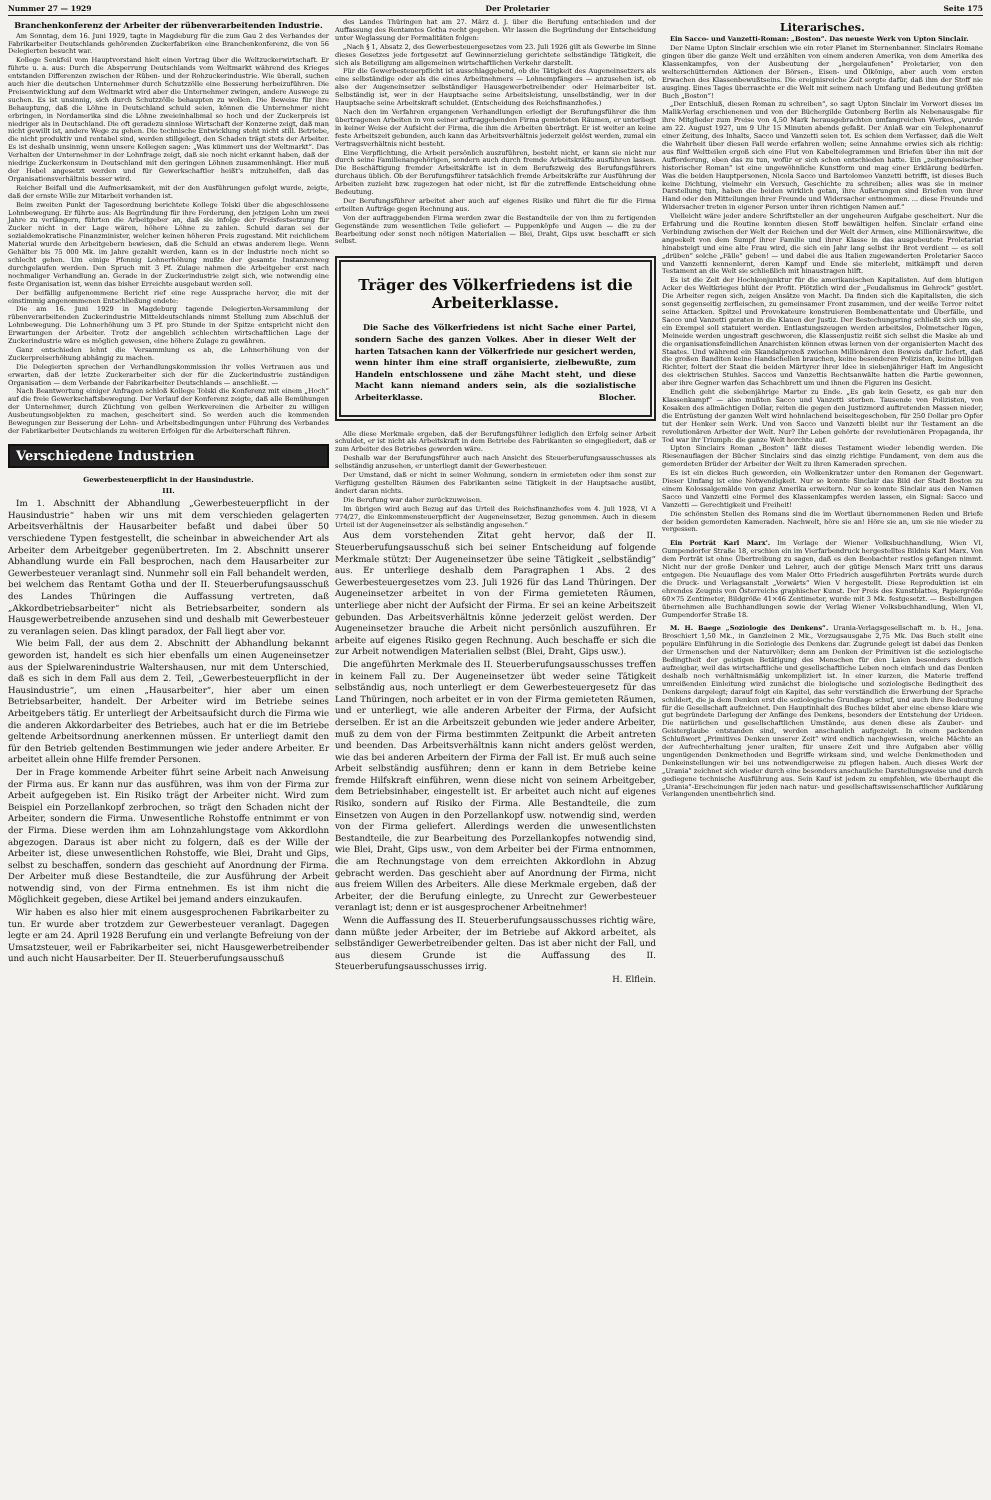Nummer 27 — 1929 Der Proletarier Seite 175
Branchenkonferenz der Arbeiter der rübenverarbeitenden Industrie.
Am Sonntag, dem 16. Juni 1929, tagte in Magdeburg für die zum Gau 2 des Verbandes der Fabrikarbeiter Deutschlands gehörenden Zuckerfabriken eine Branchenkonferenz, die von 56 Delegierten besucht war.
Kollege Senkfeil vom Hauptvorstand hielt einen Vortrag über die Weltzuckerwirtschaft. Er führte u. a. aus: Durch die Absperrung Deutschlands vom Weltmarkt während des Krieges entstanden Differenzen zwischen der Rüben- und der Rohzuckerindustrie. Wie überall, suchen auch hier die deutschen Unternehmer durch Schutzzölle eine Besserung herbeizuführen. Die Preisentwicklung auf dem Weltmarkt wird aber die Unternehmer zwingen, andere Auswege zu suchen. Es ist unsinnig, sich durch Schutzzölle behaupten zu wollen. Die Beweise für ihre Behauptung, daß die Löhne in Deutschland schuld seien, können die Unternehmer nicht erbringen, in Nordamerika sind die Löhne zweieinhalbmal so hoch und der Zuckerpreis ist niedriger als in Deutschland. Die oft geradezu sinnlose Wirtschaft der Konzerne zeigt, daß man nicht gewillt ist, andere Wege zu gehen. Die technische Entwicklung steht nicht still. Betriebe, die nicht produktiv und rentabel sind, werden stillgelegt, den Schaden trägt stets der Arbeiter. Es ist deshalb unsinnig, wenn unsere Kollegen sagen: „Was kümmert uns der Weltmarkt“. Das Verhalten der Unternehmer in der Lohnfrage zeigt, daß sie noch nicht erkannt haben, daß der niedrige Zuckerkonsum in Deutschland mit den geringen Löhnen zusammenhängt. Hier muß der Hebel angesetzt werden und für Gewerkschaftler heißt's mitzuhelfen, daß das Organisationsverhältnis besser wird.
Reicher Beifall und die Aufmerksamkeit, mit der den Ausführungen gefolgt wurde, zeigte, daß der ernste Wille zur Mitarbeit vorhanden ist.
Beim zweiten Punkt der Tagesordnung berichtete Kollege Tolski über die abgeschlossene Lohnbewegung. Er führte aus: Als Begründung für ihre Forderung, den jetzigen Lohn um zwei Jahre zu verlängern, führten die Arbeitgeber an, daß sie infolge der Preisfestsetzung für Zucker nicht in der Lage wären, höhere Löhne zu zahlen. Schuld daran sei der sozialdemokratische Finanzminister, welcher keinen höheren Preis zugestand. Mit reichlichem Material wurde den Arbeitgebern bewiesen, daß die Schuld an etwas anderem liege. Wenn Gehälter bis 75 000 Mk. im Jahre gezahlt werden, kann es in der Industrie noch nicht so schlecht gehen. Um einige Pfennig Lohnerhöhung mußte der gesamte Instanzenweg durchgelaufen werden. Den Spruch mit 3 Pf. Zulage nahmen die Arbeitgeber erst nach nochmaliger Verhandlung an. Gerade in der Zuckerindustrie zeigt sich, wie notwendig eine feste Organisation ist, wenn das bisher Erreichte ausgebaut werden soll.
Der beifällig aufgenommene Bericht rief eine rege Aussprache hervor, die mit der einstimmig angenommenen Entschließung endete:
Die am 16. Juni 1929 in Magdeburg tagende Delegierten-Versammlung der rübenverarbeitenden Zuckerindustrie Mitteldeutschlands nimmt Stellung zum Abschluß der Lohnbewegung. Die Lohnerhöhung um 3 Pf. pro Stunde in der Spitze entspricht nicht den Erwartungen der Arbeiter. Trotz der angeblich schlechten wirtschaftlichen Lage der Zuckerindustrie wäre es möglich gewesen, eine höhere Zulage zu gewähren.
Ganz entschieden lehnt die Versammlung es ab, die Lohnerhöhung von der Zuckerpreiserhöhung abhängig zu machen.
Die Delegierten sprechen der Verhandlungskommission ihr volles Vertrauen aus und erwarten, daß der letzte Zuckerarbeiter sich der für die Zuckerindustrie zuständigen Organisation — dem Verbande der Fabrikarbeiter Deutschlands — anschließt. —
Nach Beantwortung einiger Anfragen schloß Kollege Tolski die Konferenz mit einem „Hoch“ auf die freie Gewerkschaftsbewegung. Der Verlauf der Konferenz zeigte, daß alle Bemühungen der Unternehmer, durch Züchtung von gelben Werkvereinen die Arbeiter zu willigen Ausbeutungsobjekten zu machen, gescheitert sind. So werden auch die kommenden Bewegungen zur Besserung der Lohn- und Arbeitsbedingungen unter Führung des Verbandes der Fabrikarbeiter Deutschlands zu weiteren Erfolgen für die Arbeiterschaft führen.
Verschiedene Industrien
Gewerbesteuerpflicht in der Hausindustrie.
III.
Im 1. Abschnitt der Abhandlung „Gewerbesteuerpflicht in der Hausindustrie“ haben wir uns mit dem verschieden gelagerten Arbeitsverhältnis der Hausarbeiter befaßt und dabei über 50 verschiedene Typen festgestellt, die scheinbar in abweichender Art als Arbeiter dem Arbeitgeber gegenübertreten. Im 2. Abschnitt unserer Abhandlung wurde ein Fall besprochen, nach dem Hausarbeiter zur Gewerbesteuer veranlagt sind. Nunmehr soll ein Fall behandelt werden, bei welchem das Rentamt Gotha und der II. Steuerberufungsausschuß des Landes Thüringen die Auffassung vertreten, daß „Akkordbetriebsarbeiter“ nicht als Betriebsarbeiter, sondern als Hausgewerbetreibende anzusehen sind und deshalb mit Gewerbesteuer zu veranlagen seien. Das klingt paradox, der Fall liegt aber vor.
Wie beim Fall, der aus dem 2. Abschnitt der Abhandlung bekannt geworden ist, handelt es sich hier ebenfalls um einen Augeneinsetzer aus der Spielwarenindustrie Waltershausen, nur mit dem Unterschied, daß es sich in dem Fall aus dem 2. Teil, „Gewerbesteuerpflicht in der Hausindustrie“, um einen „Hausarbeiter“, hier aber um einen Betriebsarbeiter, handelt. Der Arbeiter wird im Betriebe seines Arbeitgebers tätig. Er unterliegt der Arbeitsaufsicht durch die Firma wie die anderen Akkordarbeiter des Betriebes, auch hat er die im Betriebe geltende Arbeitsordnung anerkennen müssen. Er unterliegt damit den für den Betrieb geltenden Bestimmungen wie jeder andere Arbeiter. Er arbeitet allein ohne Hilfe fremder Personen.
Der in Frage kommende Arbeiter führt seine Arbeit nach Anweisung der Firma aus. Er kann nur das ausführen, was ihm von der Firma zur Arbeit aufgegeben ist. Ein Risiko trägt der Arbeiter nicht. Wird zum Beispiel ein Porzellankopf zerbrochen, so trägt den Schaden nicht der Arbeiter, sondern die Firma. Unwesentliche Rohstoffe entnimmt er von der Firma. Diese werden ihm am Lohnzahlungstage vom Akkordlohn abgezogen. Daraus ist aber nicht zu folgern, daß es der Wille der Arbeiter ist, diese unwesentlichen Rohstoffe, wie Blei, Draht und Gips, selbst zu beschaffen, sondern das geschieht auf Anordnung der Firma. Der Arbeiter muß diese Bestandteile, die zur Ausführung der Arbeit notwendig sind, von der Firma entnehmen. Es ist ihm nicht die Möglichkeit gegeben, diese Artikel bei jemand anders einzukaufen.
Wir haben es also hier mit einem ausgesprochenen Fabrikarbeiter zu tun. Er wurde aber trotzdem zur Gewerbesteuer veranlagt. Dagegen legte er am 24. April 1928 Berufung ein und verlangte Befreiung von der Umsatzsteuer, weil er Fabrikarbeiter sei, nicht Hausgewerbetreibender und auch nicht Hausarbeiter. Der II. Steuerberufungsausschuß
des Landes Thüringen hat am 27. März d. J. über die Berufung entschieden und der Auffassung des Rentamtes Gotha recht gegeben. Wir lassen die Begründung der Entscheidung unter Weglassung der Formalitäten folgen:
„Nach § 1, Absatz 2, des Gewerbesteuergesetzes vom 23. Juli 1926 gilt als Gewerbe im Sinne dieses Gesetzes jede fortgesetzt auf Gewinnerzielung gerichtete selbständige Tätigkeit, die sich als Beteiligung am allgemeinen wirtschaftlichen Verkehr darstellt.
Für die Gewerbesteuerpflicht ist ausschlaggebend, ob die Tätigkeit des Augeneinsetzers als eine selbständige oder als die eines Arbeitnehmers — Lohnempfängers — anzusehen ist, ob also der Augeneinsetzer selbständiger Hausgewerbetreibender oder Heimarbeiter ist. Selbständig ist, wer in der Hauptsache seine Arbeitsleistung, unselbständig, wer in der Hauptsache seine Arbeitskraft schuldet. (Entscheidung des Reichsfinanzhofes.)
Nach den im Verfahren ergangenen Verhandlungen erledigt der Berufungsführer die ihm übertragenen Arbeiten in von seiner auftraggebenden Firma gemieteten Räumen, er unterliegt in keiner Weise der Aufsicht der Firma, die ihm die Arbeiten überträgt. Er ist weiter an keine feste Arbeitszeit gebunden, auch kann das Arbeitsverhältnis jederzeit gelöst werden, zumal ein Vertragsverhältnis nicht besteht.
Eine Verpflichtung, die Arbeit persönlich auszuführen, besteht nicht, er kann sie nicht nur durch seine Familienangehörigen, sondern auch durch fremde Arbeitskräfte ausführen lassen. Die Beschäftigung fremder Arbeitskräfte ist in dem Berufszweig des Berufungsführers durchaus üblich. Ob der Berufungsführer tatsächlich fremde Arbeitskräfte zur Ausführung der Arbeiten zuzieht bzw. zugezogen hat oder nicht, ist für die zutreffende Entscheidung ohne Bedeutung.
Der Berufungsführer arbeitet aber auch auf eigenes Risiko und führt die für die Firma erteilten Aufträge gegen Rechnung aus.
Von der auftraggebenden Firma werden zwar die Bestandteile der von ihm zu fertigenden Gegenstände zum wesentlichen Teile geliefert — Puppenköpfe und Augen — die zu der Bearbeitung oder sonst noch nötigen Materialien — Blei, Draht, Gips usw. beschafft er sich selbst.
Träger des Völkerfriedens ist die Arbeiterklasse.
Die Sache des Völkerfriedens ist nicht Sache einer Partei, sondern Sache des ganzen Volkes. Aber in dieser Welt der harten Tatsachen kann der Völkerfriede nur gesichert werden, wenn hinter ihm eine straff organisierte, zielbewußte, zum Handeln entschlossene und zähe Macht steht, und diese Macht kann niemand anders sein, als die sozialistische Arbeiterklasse. Blocher.
Alle diese Merkmale ergeben, daß der Berufungsführer lediglich den Erfolg seiner Arbeit schuldet, er ist nicht als Arbeitskraft in dem Betriebe des Fabrikanten so eingegliedert, daß er zum Arbeiter des Betriebes geworden wäre.
Deshalb war der Berufungsführer auch nach Ansicht des Steuerberufungsausschusses als selbständig anzusehen, er unterliegt damit der Gewerbesteuer.
Der Umstand, daß er nicht in seiner Wohnung, sondern in ermieteten oder ihm sonst zur Verfügung gestellten Räumen des Fabrikanten seine Tätigkeit in der Hauptsache ausübt, ändert daran nichts.
Die Berufung war daher zurückzuweisen.
Im übrigen wird auch Bezug auf das Urteil des Reichsfinanzhofes vom 4. Juli 1928, VI A 774/27, die Einkommensteuerpflicht der Augeneinsetzer, Bezug genommen. Auch in diesem Urteil ist der Augeneinsetzer als selbständig angesehen.“
Aus dem vorstehenden Zitat geht hervor, daß der II. Steuerberufungsausschuß sich bei seiner Entscheidung auf folgende Merkmale stützt: Der Augeneinsetzer übe seine Tätigkeit „selbständig“ aus. Er unterliege deshalb dem Paragraphen 1 Abs. 2 des Gewerbesteuergesetzes vom 23. Juli 1926 für das Land Thüringen. Der Augeneinsetzer arbeitet in von der Firma gemieteten Räumen, unterliege aber nicht der Aufsicht der Firma. Er sei an keine Arbeitszeit gebunden. Das Arbeitsverhältnis könne jederzeit gelöst werden. Der Augeneinsetzer brauche die Arbeit nicht persönlich auszuführen. Er arbeite auf eigenes Risiko gegen Rechnung. Auch beschaffe er sich die zur Arbeit notwendigen Materialien selbst (Blei, Draht, Gips usw.).
Die angeführten Merkmale des II. Steuerberufungsausschusses treffen in keinem Fall zu. Der Augeneinsetzer übt weder seine Tätigkeit selbständig aus, noch unterliegt er dem Gewerbesteuergesetz für das Land Thüringen, noch arbeitet er in von der Firma gemieteten Räumen, und er unterliegt, wie alle anderen Arbeiter der Firma, der Aufsicht derselben. Er ist an die Arbeitszeit gebunden wie jeder andere Arbeiter, muß zu dem von der Firma bestimmten Zeitpunkt die Arbeit antreten und beenden. Das Arbeitsverhältnis kann nicht anders gelöst werden, wie das bei anderen Arbeitern der Firma der Fall ist. Er muß auch seine Arbeit selbständig ausführen; denn er kann in dem Betriebe keine fremde Hilfskraft einführen, wenn diese nicht von seinem Arbeitgeber, dem Betriebsinhaber, eingestellt ist. Er arbeitet auch nicht auf eigenes Risiko, sondern auf Risiko der Firma. Alle Bestandteile, die zum Einsetzen von Augen in den Porzellankopf usw. notwendig sind, werden von der Firma geliefert. Allerdings werden die unwesentlichsten Bestandteile, die zur Bearbeitung des Porzellankopfes notwendig sind, wie Blei, Draht, Gips usw., von dem Arbeiter bei der Firma entnommen, die am Rechnungstage von dem erreichten Akkordlohn in Abzug gebracht werden. Das geschieht aber auf Anordnung der Firma, nicht aus freiem Willen des Arbeiters. Alle diese Merkmale ergeben, daß der Arbeiter, der die Berufung einlegte, zu Unrecht zur Gewerbesteuer veranlagt ist; denn er ist ausgesprochener Arbeitnehmer!
Wenn die Auffassung des II. Steuerberufungsausschusses richtig wäre, dann müßte jeder Arbeiter, der im Betriebe auf Akkord arbeitet, als selbständiger Gewerbetreibender gelten. Das ist aber nicht der Fall, und aus diesem Grunde ist die Auffassung des II. Steuerberufungsausschusses irrig.
H. Elflein.
Literarisches.
Ein Sacco- und Vanzetti-Roman: „Boston“. Das neueste Werk von Upton Sinclair.
Der Name Upton Sinclair erschien wie ein roter Planet im Sternenbanner. Sinclairs Romane gingen über die ganze Welt und erzählten von einem anderen Amerika, von dem Amerika des Klassenkampfes, von der Ausbeutung der „hergelaufenen“ Proletarier, von den welterschütternden Aktionen der Börsen-, Eisen- und Ölkönige, aber auch vom ersten Erwachen des Klassenbewußtseins. Die ereignisreiche Zeit sorgte dafür, daß ihm der Stoff nie ausging. Eines Tages überraschte er die Welt mit seinem nach Umfang und Bedeutung größten Buch „Boston“!
„Der Entschluß, diesen Roman zu schreiben“, so sagt Upton Sinclair im Vorwort dieses im Malik-Verlag erschienenen und von der Büchergilde Gutenberg Berlin als Nebenausgabe für ihre Mitglieder zum Preise von 4,50 Mark herausgebrachten umfangreichen Werkes, „wurde am 22. August 1927, um 9 Uhr 15 Minuten abends gefaßt. Der Anlaß war ein Telephonanruf einer Zeitung, des Inhalts, Sacco und Vanzetti seien tot. Es schien dem Verfasser, daß die Welt die Wahrheit über diesen Fall werde erfahren wollen; seine Annahme erwies sich als richtig: aus fünf Weltteilen ergoß sich eine Flut von Kabeltelegrammen und Briefen über ihn mit der Aufforderung, eben das zu tun, wofür er sich schon entschieden hatte. Ein „zeitgenössischer historischer Roman“ ist eine ungewöhnliche Kunstform und mag einer Erklärung bedürfen. Was die beiden Hauptpersonen, Nicola Sacco und Bartolomeo Vanzetti betrifft, ist dieses Buch keine Dichtung, vielmehr ein Versuch, Geschichte zu schreiben; alles was sie in meiner Darstellung tun, haben die beiden wirklich getan, ihre Äußerungen sind Briefen von ihrer Hand oder den Mitteilungen ihrer Freunde und Widersacher entnommen. ... diese Freunde und Widersacher treten in eigener Person unter ihren richtigen Namen auf.“
Vielleicht wäre jeder andere Schriftsteller an der ungeheuren Aufgabe gescheitert. Nur die Erfahrung und die Routine konnten diesen Stoff bewältigen helfen. Sinclair erfand eine Verbindung zwischen der Welt der Reichen und der Welt der Armen, eine Millionärswitwe, die angeekelt von dem Sumpf ihrer Familie und ihrer Klasse in das ausgebeutete Proletariat hinabsteigt und eine alte Frau wird, die sich ein Jahr lang selbst ihr Brot verdient — es soll „drüben“ solche „Fälle“ geben! — und dabei die aus Italien zugewanderten Proletarier Sacco und Vanzetti kennenlernt, deren Kampf und Ende sie miterlebt, mitkämpft und deren Testament an die Welt sie schließlich mit hinaustragen hilft.
Es ist die Zeit der Hochkonjunktur für die amerikanischen Kapitalisten. Auf dem blutigen Acker des Weltkrieges blüht der Profit. Plötzlich wird der „Feudalismus im Gehrock“ gestört. Die Arbeiter regen sich, zeigen Ansätze von Macht. Da finden sich die Kapitalisten, die sich sonst gegenseitig zerfleischen, zu gemeinsamer Front zusammen, und der weiße Terror reitet seine Attacken. Spitzel und Provokateure konstruieren Bombenattentate und Überfälle, und Sacco und Vanzetti geraten in die Klauen der Justiz. Der Bestechungsring schließt sich um sie, ein Exempel soll statuiert werden. Entlastungszeugen werden arbeitslos, Dolmetscher lügen, Meineide werden ungestraft geschworen, die Klassenjustiz reißt sich selbst die Maske ab und die organisationsfeindlichen Anarchisten können etwas lernen von der organisierten Macht des Staates. Und während ein Skandalprozeß zwischen Millionären den Beweis dafür liefert, daß die großen Banditen keine Handschellen brauchen, keine besonderen Polizisten, keine billigen Richter, foltert der Staat die beiden Märtyrer ihrer Idee in siebenjähriger Haft im Angesicht des elektrischen Stuhles. Saccos und Vanzettis Rechtsanwälte hatten die Partie gewonnen, aber ihre Gegner warfen das Schachbrett um und ihnen die Figuren ins Gesicht.
Endlich geht die siebenjährige Marter zu Ende. „Es gab kein Gesetz, es gab nur den Klassenkampf“ — also mußten Sacco und Vanzetti sterben. Tausende von Polizisten, von Kosaken des allmächtigen Dollar, reiten die gegen den Justizmord auftretenden Massen nieder, die Entrüstung der ganzen Welt wird hohnlachend beiseitegeschoben, für 250 Dollar pro Opfer tut der Henker sein Werk. Und von Sacco und Vanzetti bleibt nur ihr Testament an die revolutionären Arbeiter der Welt. Nur? Ihr Leben gehörte der revolutionären Propaganda, ihr Tod war ihr Triumph: die ganze Welt horchte auf.
Upton Sinclairs Roman „Boston“ läßt dieses Testament wieder lebendig werden. Die Riesenauflagen der Bücher Sinclairs sind das einzig richtige Fundament, von dem aus die gemordeten Brüder der Arbeiter der Welt zu ihren Kameraden sprechen.
Es ist ein dickes Buch geworden, ein Wolkenkratzer unter den Romanen der Gegenwart. Dieser Umfang ist eine Notwendigkeit. Nur so konnte Sinclair das Bild der Stadt Boston zu einem Kolossalgemälde von ganz Amerika erweitern. Nur so konnte Sinclair aus den Namen Sacco und Vanzetti eine Formel des Klassenkampfes werden lassen, ein Signal: Sacco und Vanzetti — Gerechtigkeit und Freiheit!
Die schönsten Stellen des Romans sind die im Wortlaut übernommenen Reden und Briefe der beiden gemordeten Kameraden. Nachwelt, höre sie an! Höre sie an, um sie nie wieder zu vergessen.
Ein Porträt Karl Marx'. Im Verlage der Wiener Volksbuchhandlung, Wien VI, Gumpendorfer Straße 18, erschien ein im Vierfarbendruck hergestelltes Bildnis Karl Marx. Von dem Porträt ist ohne Übertreibung zu sagen, daß es den Beobachter restlos gefangen nimmt. Nicht nur der große Denker und Lehrer, auch der gütige Mensch Marx tritt uns daraus entgegen. Die Neuauflage des vom Maler Otto Friedrich ausgeführten Porträts wurde durch die Druck- und Verlagsanstalt „Vorwärts“ Wien V hergestellt. Diese Reproduktion ist ein ehrendes Zeugnis von Österreichs graphischer Kunst. Der Preis des Kunstblattes, Papiergröße 60×75 Zentimeter, Bildgröße 41×46 Zentimeter, wurde mit 3 Mk. festgesetzt. — Bestellungen übernehmen alle Buchhandlungen sowie der Verlag Wiener Volksbuchhandlung, Wien VI, Gumpendorfer Straße 18.
M. H. Baege „Soziologie des Denkens“. Urania-Verlagsgesellschaft m. b. H., Jena. Broschiert 1,50 Mk., in Ganzleinen 2 Mk., Vorzugsausgabe 2,75 Mk. Das Buch stellt eine populäre Einführung in die Soziologie des Denkens dar. Zugrunde gelegt ist dabei das Denken der Urmenschen und der Naturvölker; denn am Denken der Primitiven ist die soziologische Bedingtheit der geistigen Betätigung des Menschen für den Laien besonders deutlich aufzeigbar, weil das wirtschaftliche und gesellschaftliche Leben noch einfach und das Denken deshalb noch verhältnismäßig unkompliziert ist. In einer kurzen, die Materie treffend umreißenden Einleitung wird zunächst die biologische und soziologische Bedingtheit des Denkens dargelegt; darauf folgt ein Kapitel, das sehr verständlich die Erwerbung der Sprache schildert, die ja dem Denken erst die soziologische Grundlage schuf, und auch ihre Bedeutung für die Gesellschaft aufzeichnet. Den Hauptinhalt des Buches bildet aber eine ebenso klare wie gut begründete Darlegung der Anfänge des Denkens, besonders der Entstehung der Urideen. Die natürlichen und gesellschaftlichen Umstände, aus denen diese als Zauber- und Geisterglaube entstanden sind, werden anschaulich aufgezeigt. In einem packenden Schlußwort „Primitives Denken unserer Zeit“ wird endlich nachgewiesen, welche Mächte an der Aufrechterhaltung jener uralten, für unsere Zeit und ihre Aufgaben aber völlig ungenügenden Denkmethoden und Begriffe wirksam sind, und welche Denkmethoden und Denkeinstellungen wir bei uns notwendigerweise zu pflegen haben. Auch dieses Werk der „Urania“ zeichnet sich wieder durch eine besonders anschauliche Darstellungsweise und durch gediegene technische Ausführung aus. Sein Kauf ist jedem zu empfehlen, wie überhaupt die „Urania“-Erscheinungen für jeden nach natur- und gesellschaftswissenschaftlicher Aufklärung Verlangenden unentbehrlich sind.